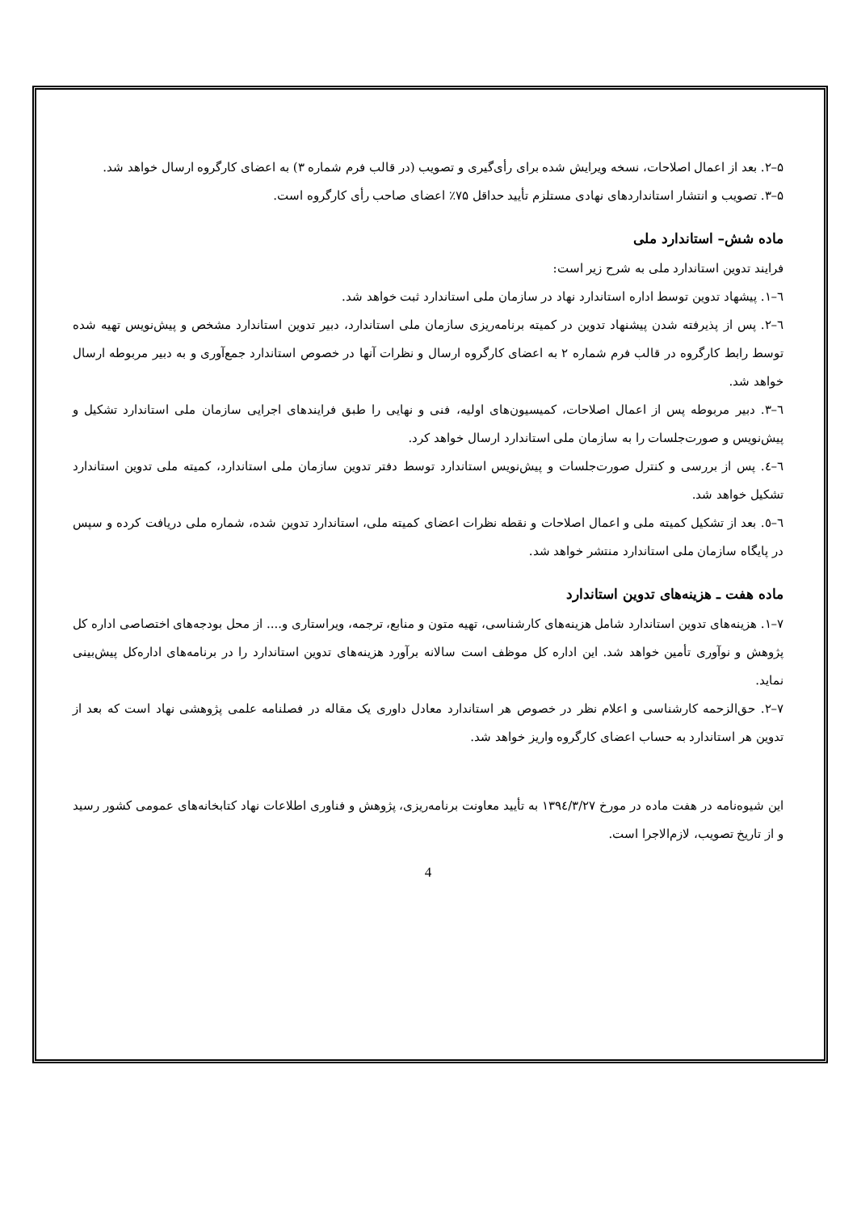۵–۲. بعد از اعمال اصلاحات، نسخه ویرایش شده برای رأی‌گیری و تصویب (در قالب فرم شماره ۳) به اعضای کارگروه ارسال خواهد شد.
۵–۳. تصویب و انتشار استانداردهای نهادی مستلزم تأیید حداقل ۷۵٪ اعضای صاحب رأی کارگروه است.
ماده شش– استاندارد ملی
فرایند تدوین استاندارد ملی به شرح زیر است:
٦–١. پیشهاد تدوین توسط اداره استاندارد نهاد در سازمان ملی استاندارد ثبت خواهد شد.
٦–٢. پس از پذیرفته شدن پیشنهاد تدوین در کمیته برنامه‌ریزی سازمان ملی استاندارد، دبیر تدوین استاندارد مشخص و پیش‌نویس تهیه شده توسط رابط کارگروه در قالب فرم شماره ٢ به اعضای کارگروه ارسال و نظرات آنها در خصوص استاندارد جمع‌آوری و به دبیر مربوطه ارسال خواهد شد.
٦–٣. دبیر مربوطه پس از اعمال اصلاحات، کمیسیون‌های اولیه، فنی و نهایی را طبق فرایندهای اجرایی سازمان ملی استاندارد تشکیل و پیش‌نویس و صورت‌جلسات را به سازمان ملی استاندارد ارسال خواهد کرد.
٦–٤. پس از بررسی و کنترل صورت‌جلسات و پیش‌نویس استاندارد توسط دفتر تدوین سازمان ملی استاندارد، کمیته ملی تدوین استاندارد تشکیل خواهد شد.
٦–٥. بعد از تشکیل کمیته ملی و اعمال اصلاحات و نقطه نظرات اعضای کمیته ملی، استاندارد تدوین شده، شماره ملی دریافت کرده و سپس در پایگاه سازمان ملی استاندارد منتشر خواهد شد.
ماده هفت ـ هزینه‌های تدوین استاندارد
٧–١. هزینه‌های تدوین استاندارد شامل هزینه‌های کارشناسی، تهیه متون و منابع، ترجمه، ویراستاری و.... از محل بودجه‌های اختصاصی اداره کل پژوهش و نوآوری تأمین خواهد شد. این اداره کل موظف است سالانه برآورد هزینه‌های تدوین استاندارد را در برنامه‌های اداره‌کل پیش‌بینی نماید.
٧–٢. حق‌الزحمه کارشناسی و اعلام نظر در خصوص هر استاندارد معادل داوری یک مقاله در فصلنامه علمی پژوهشی نهاد است که بعد از تدوین هر استاندارد به حساب اعضای کارگروه واریز خواهد شد.
این شیوه‌نامه در هفت ماده در مورخ ١٣٩٤/٣/٢٧ به تأیید معاونت برنامه‌ریزی، پژوهش و فناوری اطلاعات نهاد کتابخانه‌های عمومی کشور رسید و از تاریخ تصویب، لازم‌الاجرا است.
4